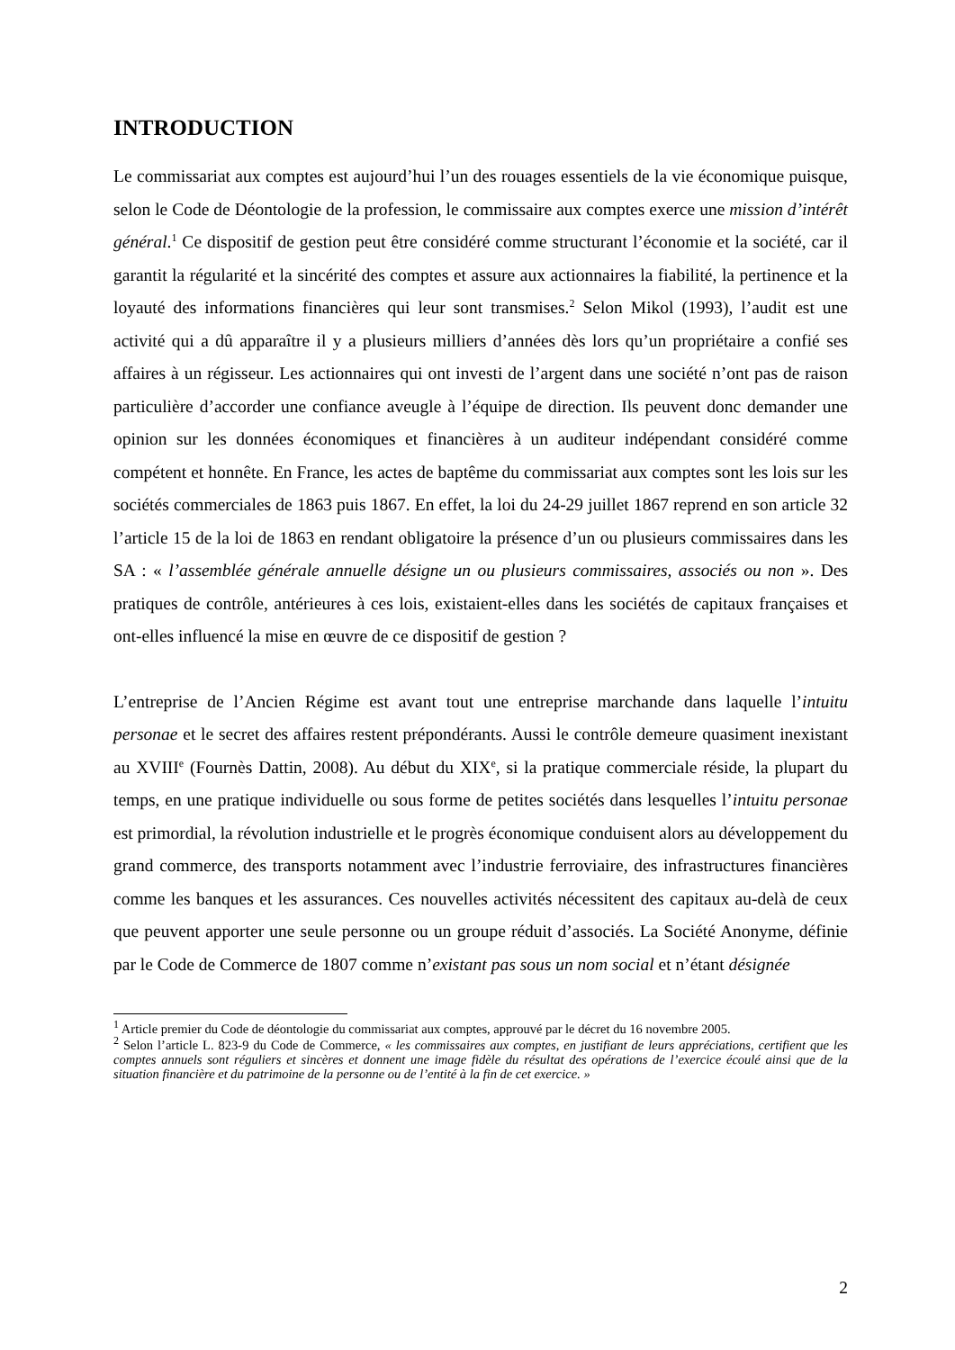INTRODUCTION
Le commissariat aux comptes est aujourd’hui l’un des rouages essentiels de la vie économique puisque, selon le Code de Déontologie de la profession, le commissaire aux comptes exerce une mission d’intérêt général.<sup>1</sup> Ce dispositif de gestion peut être considéré comme structurant l’économie et la société, car il garantit la régularité et la sincérité des comptes et assure aux actionnaires la fiabilité, la pertinence et la loyauté des informations financières qui leur sont transmises.<sup>2</sup> Selon Mikol (1993), l’audit est une activité qui a dû apparaître il y a plusieurs milliers d’années dès lors qu’un propriétaire a confié ses affaires à un régisseur. Les actionnaires qui ont investi de l’argent dans une société n’ont pas de raison particulière d’accorder une confiance aveugle à l’équipe de direction. Ils peuvent donc demander une opinion sur les données économiques et financières à un auditeur indépendant considéré comme compétent et honnête. En France, les actes de baptême du commissariat aux comptes sont les lois sur les sociétés commerciales de 1863 puis 1867. En effet, la loi du 24-29 juillet 1867 reprend en son article 32 l’article 15 de la loi de 1863 en rendant obligatoire la présence d’un ou plusieurs commissaires dans les SA : « l’assemblée générale annuelle désigne un ou plusieurs commissaires, associés ou non ». Des pratiques de contrôle, antérieures à ces lois, existaient-elles dans les sociétés de capitaux françaises et ont-elles influencé la mise en œuvre de ce dispositif de gestion ?
L’entreprise de l’Ancien Régime est avant tout une entreprise marchande dans laquelle l’intuitu personae et le secret des affaires restent prépondérants. Aussi le contrôle demeure quasiment inexistant au XVIII<sup>e</sup> (Fournès Dattin, 2008). Au début du XIX<sup>e</sup>, si la pratique commerciale réside, la plupart du temps, en une pratique individuelle ou sous forme de petites sociétés dans lesquelles l’intuitu personae est primordial, la révolution industrielle et le progrès économique conduisent alors au développement du grand commerce, des transports notamment avec l’industrie ferroviaire, des infrastructures financières comme les banques et les assurances. Ces nouvelles activités nécessitent des capitaux au-delà de ceux que peuvent apporter une seule personne ou un groupe réduit d’associés. La Société Anonyme, définie par le Code de Commerce de 1807 comme n’existant pas sous un nom social et n’étant désignée
<sup>1</sup> Article premier du Code de déontologie du commissariat aux comptes, approuvé par le décret du 16 novembre 2005.
<sup>2</sup> Selon l’article L. 823-9 du Code de Commerce, « les commissaires aux comptes, en justifiant de leurs appréciations, certifient que les comptes annuels sont réguliers et sincères et donnent une image fidèle du résultat des opérations de l’exercice écoulé ainsi que de la situation financière et du patrimoine de la personne ou de l’entité à la fin de cet exercice. »
2